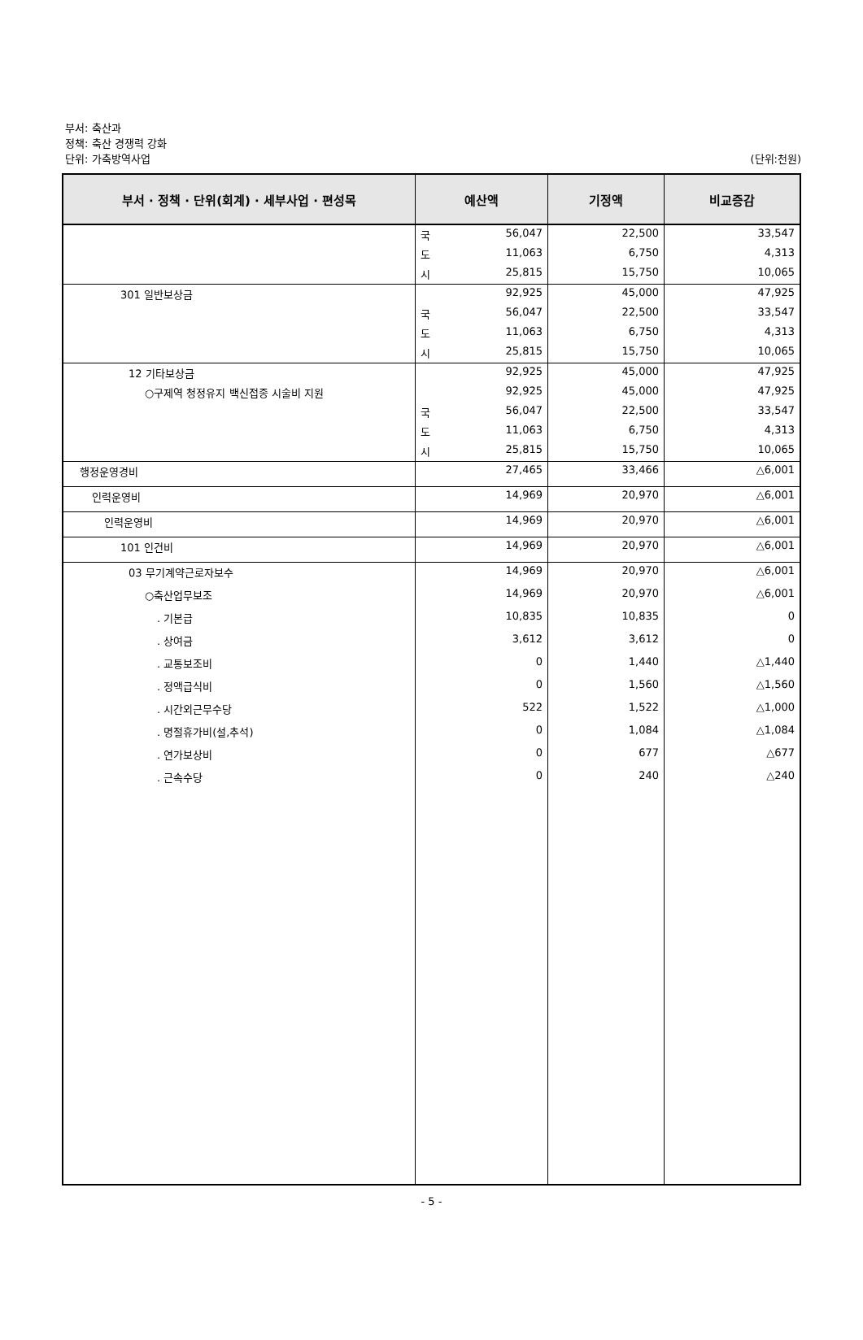부서: 축산과
정책: 축산 경쟁력 강화
단위: 가축방역사업
(단위:천원)
| 부서 · 정책 · 단위(회계) · 세부사업 · 편성목 | 예산액 | 기정액 | 비교증감 |
| --- | --- | --- | --- |
| | 국 56,047 | 22,500 | 33,547 |
| | 도 11,063 | 6,750 | 4,313 |
| | 시 25,815 | 15,750 | 10,065 |
| 301 일반보상금 | 92,925 | 45,000 | 47,925 |
| | 국 56,047 | 22,500 | 33,547 |
| | 도 11,063 | 6,750 | 4,313 |
| | 시 25,815 | 15,750 | 10,065 |
| 12 기타보상금 | 92,925 | 45,000 | 47,925 |
| ○구제역 청정유지 백신접종 시술비 지원 | 92,925 | 45,000 | 47,925 |
| | 국 56,047 | 22,500 | 33,547 |
| | 도 11,063 | 6,750 | 4,313 |
| | 시 25,815 | 15,750 | 10,065 |
| 행정운영경비 | 27,465 | 33,466 | △6,001 |
| 인력운영비 | 14,969 | 20,970 | △6,001 |
| 인력운영비 | 14,969 | 20,970 | △6,001 |
| 101 인건비 | 14,969 | 20,970 | △6,001 |
| 03 무기계약근로자보수 | 14,969 | 20,970 | △6,001 |
| ○축산업무보조 | 14,969 | 20,970 | △6,001 |
| . 기본급 | 10,835 | 10,835 | 0 |
| . 상여금 | 3,612 | 3,612 | 0 |
| . 교통보조비 | 0 | 1,440 | △1,440 |
| . 정액급식비 | 0 | 1,560 | △1,560 |
| . 시간외근무수당 | 522 | 1,522 | △1,000 |
| . 명절휴가비(설,추석) | 0 | 1,084 | △1,084 |
| . 연가보상비 | 0 | 677 | △677 |
| . 근속수당 | 0 | 240 | △240 |
- 5 -